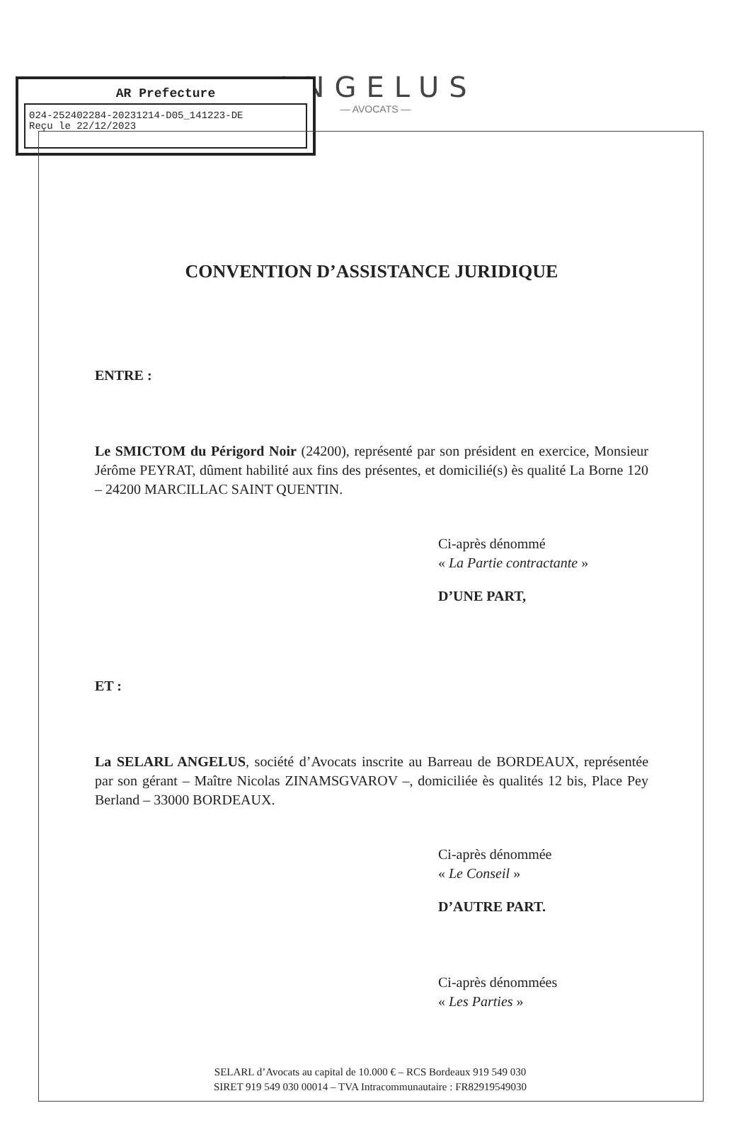AR Prefecture
024-252402284-20231214-D05_141223-DE
Reçu le 22/12/2023
ANGELUS
— AVOCATS —
CONVENTION D’ASSISTANCE JURIDIQUE
ENTRE :
Le SMICTOM du Périgord Noir (24200), représenté par son président en exercice, Monsieur Jérôme PEYRAT, dûment habilité aux fins des présentes, et domicilié(s) ès qualité La Borne 120 – 24200 MARCILLAC SAINT QUENTIN.
Ci-après dénommé
« La Partie contractante »
D’UNE PART,
ET :
La SELARL ANGELUS, société d’Avocats inscrite au Barreau de BORDEAUX, représentée par son gérant – Maître Nicolas ZINAMSGVAROV –, domiciliée ès qualités 12 bis, Place Pey Berland – 33000 BORDEAUX.
Ci-après dénommée
« Le Conseil »
D’AUTRE PART.
Ci-après dénommées
« Les Parties »
SELARL d’Avocats au capital de 10.000 € – RCS Bordeaux 919 549 030
SIRET 919 549 030 00014 – TVA Intracommunautaire : FR82919549030